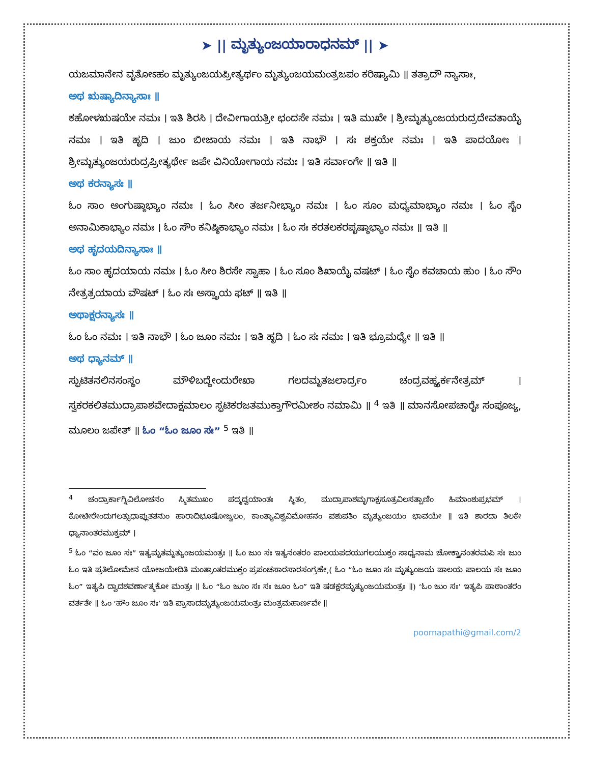➤ || ಮೃತ್ಯುಂಜಯಾರಾಧನಮ್ || ➤
ಯಜಮಾನೇನ ವೃತೋಽಹಂ ಮೃತ್ಯುಂಜಯಪ್ರೀತ್ಯರ್ಥಂ ಮೃತ್ಯುಂಜಯಮಂತ್ರಜಪಂ ಕರಿಷ್ಯಾಮಿ ॥ ತತ್ರಾದೌ ನ್ಯಾಸಾಃ,
ಅಥ ಋಷ್ಯಾದಿನ್ಯಾಸಾಃ ॥
ಕಹೋಳಋಷಯೇ ನಮಃ । ಇತಿ ಶಿರಸಿ । ದೇವೀಗಾಯತ್ರೀ ಛಂದಸೇ ನಮಃ । ಇತಿ ಮುಖೇ । ಶ್ರೀಮೃತ್ಯುಂಜಯರುದ್ರದೇವತಾಯೈ ನಮಃ । ಇತಿ ಹೃದಿ । ಜುಂ ಬೀಜಾಯ ನಮಃ । ಇತಿ ನಾಭೌ । ಸಃ ಶಕ್ತಯೇ ನಮಃ । ಇತಿ ಪಾದಯೋಃ । ಶ್ರೀಮೃತ್ಯುಂಜಯರುದ್ರಪ್ರೀತ್ಯರ್ಥೇ ಜಪೇ ವಿನಿಯೋಗಾಯ ನಮಃ । ಇತಿ ಸರ್ವಾಂಗೇ ॥ ಇತಿ ॥
ಅಥ ಕರನ್ಯಾಸಃ ॥
ಓಂ ಸಾಂ ಅಂಗುಷ್ಠಾಭ್ಯಾಂ ನಮಃ । ಓಂ ಸೀಂ ತರ್ಜನೀಭ್ಯಾಂ ನಮಃ । ಓಂ ಸೂಂ ಮಧ್ಯಮಾಭ್ಯಾಂ ನಮಃ । ಓಂ ಸೈಂ ಅನಾಮಿಕಾಭ್ಯಾಂ ನಮಃ । ಓಂ ಸೌಂ ಕನಿಷ್ಠಿಕಾಭ್ಯಾಂ ನಮಃ । ಓಂ ಸಃ ಕರತಲಕರಪೃಷ್ಠಾಭ್ಯಾಂ ನಮಃ ॥ ಇತಿ ॥
ಅಥ ಹೃದಯದಿನ್ಯಾಸಾಃ ॥
ಓಂ ಸಾಂ ಹೃದಯಾಯ ನಮಃ । ಓಂ ಸೀಂ ಶಿರಸೇ ಸ್ವಾಹಾ । ಓಂ ಸೂಂ ಶಿಖಾಯೈ ವಷಟ್ । ಓಂ ಸೈಂ ಕವಚಾಯ ಹುಂ । ಓಂ ಸೌಂ ನೇತ್ರತ್ರಯಾಯ ವೌಷಟ್ । ಓಂ ಸಃ ಅಸ್ತ್ರಾಯ ಫಟ್ ॥ ಇತಿ ॥
ಅಥಾಕ್ಷರನ್ಯಾಸಃ ॥
ಓಂ ಓಂ ನಮಃ । ಇತಿ ನಾಭೌ । ಓಂ ಜೂಂ ನಮಃ । ಇತಿ ಹೃದಿ । ಓಂ ಸಃ ನಮಃ । ಇತಿ ಭ್ರೂಮಧ್ಯೇ ॥ ಇತಿ ॥
ಅಥ ಧ್ಯಾನಮ್ ॥
ಸ್ಫುಟಿತನಲಿನಸಂಸ್ಥಂ ಮೌಳಿಬದ್ಧೇಂದುರೇಖಾ ಗಲದಮೃತಜಲಾರ್ದ್ರಂ ಚಂದ್ರವಹ್ನ್ಯರ್ಕನೇತ್ರಮ್ । ಸ್ವಕರಕಲಿತಮುದ್ರಾಪಾಶವೇದಾಕ್ಷಮಾಲಂ ಸ್ಫಟಿಕರಜತಮುಕ್ತಾಗೌರಮೀಶಂ ನಮಾಮಿ ॥ <sup>4</sup> ಇತಿ ॥ ಮಾನಸೋಪಚಾರೈಃ ಸಂಪೂಜ್ಯ, ಮೂಲಂ ಜಪೇತ್ ॥ ಓಂ “ಓಂ ಜೂಂ ಸಃ” <sup>5</sup> ಇತಿ ॥
<sup>4</sup> ಚಂದ್ರಾರ್ಕಾಗ್ನಿವಿಲೋಚನಂ ಸ್ಮಿತಮುಖಂ ಪದ್ಮದ್ವಯಾಂತಃ ಸ್ಥಿತಂ, ಮುದ್ರಾಪಾಶಮೃಗಾಕ್ಷಸೂತ್ರವಿಲಸತ್ಪಾಣಿಂ ಹಿಮಾಂಶುಪ್ರಭಮ್ । ಕೋಟೀರೇಂದುಗಲತ್ಸುಧಾಪ್ಲುತತನುಂ ಹಾರಾದಿಭೂಷೋಜ್ವಲಂ, ಕಾಂತ್ಯಾವಿಶ್ವವಿಮೋಹನಂ ಪಶುಪತಿಂ ಮೃತ್ಯುಂಜಯಂ ಭಾವಯೇ ॥ ಇತಿ ಶಾರದಾ ತಿಲಕೇ ಧ್ಯಾನಾಂತರಮುಕ್ತಮ್ ।
<sup>5</sup> ಓಂ “ವಂ ಜೂಂ ಸಃ” ಇತ್ಯಮೃತಮೃತ್ಯುಂಜಯಮಂತ್ರಃ ॥ ಓಂ ಜುಂ ಸಃ ಇತ್ಯನಂತರಂ ಪಾಲಯಪದಯುಗಲಯುಕ್ತಂ ಸಾಧ್ಯನಾಮ ಚೋಕ್ತ್ವಾನಂತರಮಪಿ ಸಃ ಜುಂ ಓಂ ಇತಿ ಪ್ರತಿಲೋಮೇನ ಯೋಜಯೇದಿತಿ ಮಂತ್ರಾಂತರಮುಕ್ತಂ ಪ್ರಪಂಚಸಾರಸಾರಸಂಗ್ರಹೇ,( ಓಂ “ಓಂ ಜೂಂ ಸಃ ಮೃತ್ಯುಂಜಯ ಪಾಲಯ ಪಾಲಯ ಸಃ ಜೂಂ ಓಂ” ಇತ್ಯಪಿ ದ್ವಾದಶವರ್ಣಾತ್ಮಕೋ ಮಂತ್ರಃ ॥ ಓಂ “ಓಂ ಜೂಂ ಸಃ ಸಃ ಜೂಂ ಓಂ” ಇತಿ ಷಡಕ್ಷರಮೃತ್ಯುಂಜಯಮಂತ್ರಃ ॥) ‘ಓಂ ಜುಂ ಸಃ’ ಇತ್ಯಪಿ ಪಾಠಾಂತರಂ ವರ್ತತೇ ॥ ಓಂ ‘ಹೌಂ ಜೂಂ ಸಃ’ ಇತಿ ಪ್ರಾಸಾದಮೃತ್ಯುಂಜಯಮಂತ್ರಃ ಮಂತ್ರಮಹಾರ್ಣವೇ ॥
poornapathi@gmail.com/2